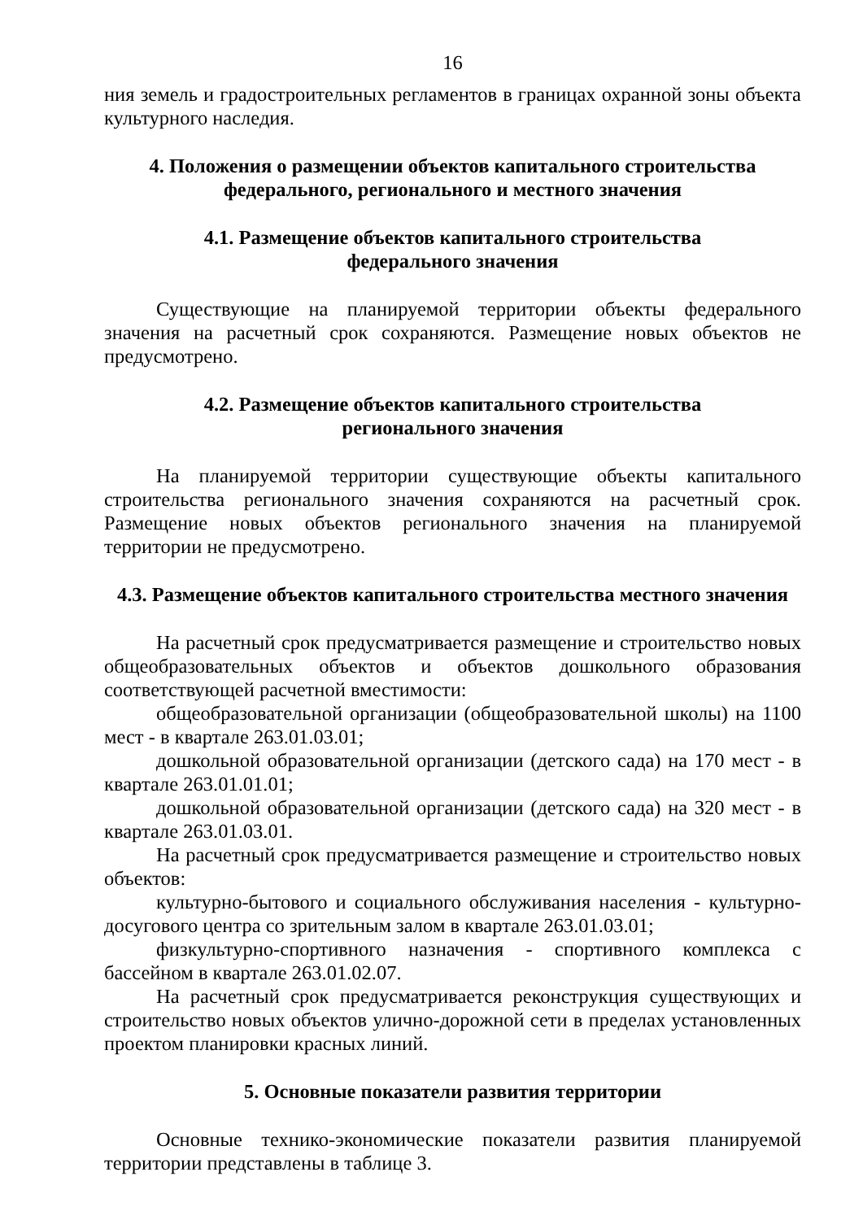16
ния земель и градостроительных регламентов в границах охранной зоны объекта культурного наследия.
4. Положения о размещении объектов капитального строительства
федерального, регионального и местного значения
4.1. Размещение объектов капитального строительства
федерального значения
Существующие на планируемой территории объекты федерального значения на расчетный срок сохраняются. Размещение новых объектов не предусмотрено.
4.2. Размещение объектов капитального строительства
регионального значения
На планируемой территории существующие объекты капитального строительства регионального значения сохраняются на расчетный срок. Размещение новых объектов регионального значения на планируемой территории не предусмотрено.
4.3. Размещение объектов капитального строительства местного значения
На расчетный срок предусматривается размещение и строительство новых общеобразовательных объектов и объектов дошкольного образования соответствующей расчетной вместимости:
общеобразовательной организации (общеобразовательной школы) на 1100 мест - в квартале 263.01.03.01;
дошкольной образовательной организации (детского сада) на 170 мест - в квартале 263.01.01.01;
дошкольной образовательной организации (детского сада) на 320 мест - в квартале 263.01.03.01.
На расчетный срок предусматривается размещение и строительство новых объектов:
культурно-бытового и социального обслуживания населения - культурно-досугового центра со зрительным залом в квартале 263.01.03.01;
физкультурно-спортивного назначения - спортивного комплекса с бассейном в квартале 263.01.02.07.
На расчетный срок предусматривается реконструкция существующих и строительство новых объектов улично-дорожной сети в пределах установленных проектом планировки красных линий.
5. Основные показатели развития территории
Основные технико-экономические показатели развития планируемой территории представлены в таблице 3.